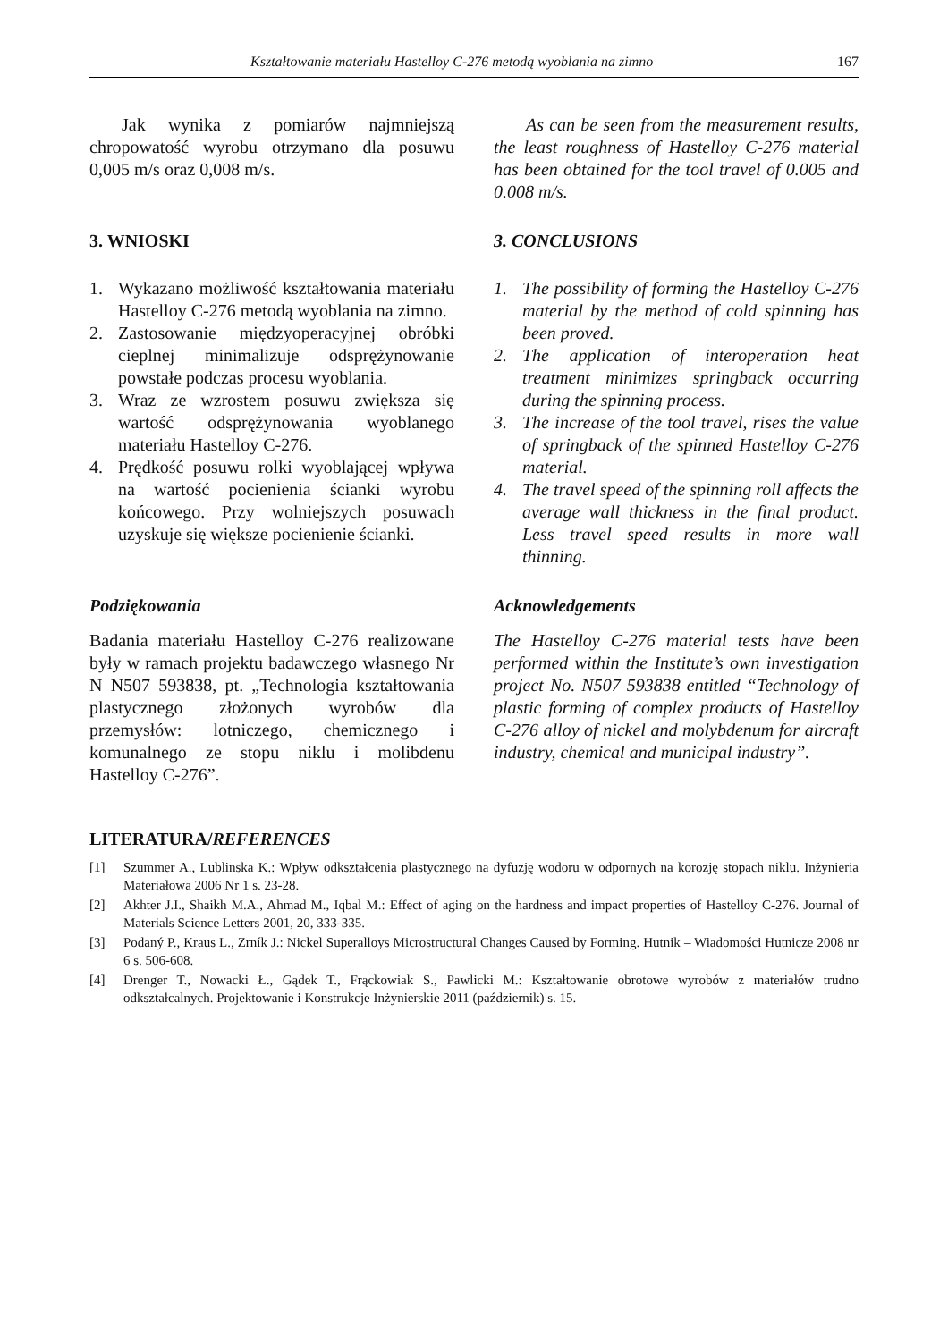Kształtowanie materiału Hastelloy C-276 metodą wyoblania na zimno 167
Jak wynika z pomiarów najmniejszą chropowatość wyrobu otrzymano dla posuwu 0,005 m/s oraz 0,008 m/s.
As can be seen from the measurement results, the least roughness of Hastelloy C-276 material has been obtained for the tool travel of 0.005 and 0.008 m/s.
3. WNIOSKI 3. CONCLUSIONS
1. Wykazano możliwość kształtowania materiału Hastelloy C-276 metodą wyoblania na zimno.
2. Zastosowanie międzyoperacyjnej obróbki cieplnej minimalizuje odsprężynowanie powstałe podczas procesu wyoblania.
3. Wraz ze wzrostem posuwu zwiększa się wartość odsprężynowania wyoblanego materiału Hastelloy C-276.
4. Prędkość posuwu rolki wyoblającej wpływa na wartość pocienienia ścianki wyrobu końcowego. Przy wolniejszych posuwach uzyskuje się większe pocienienie ścianki.
1. The possibility of forming the Hastelloy C-276 material by the method of cold spinning has been proved.
2. The application of interoperation heat treatment minimizes springback occurring during the spinning process.
3. The increase of the tool travel, rises the value of springback of the spinned Hastelloy C-276 material.
4. The travel speed of the spinning roll affects the average wall thickness in the final product. Less travel speed results in more wall thinning.
Podziękowania
Badania materiału Hastelloy C-276 realizowane były w ramach projektu badawczego własnego Nr N N507 593838, pt. „Technologia kształtowania plastycznego złożonych wyrobów dla przemysłów: lotniczego, chemicznego i komunalnego ze stopu niklu i molibdenu Hastelloy C-276”.
Acknowledgements
The Hastelloy C-276 material tests have been performed within the Institute’s own investigation project No. N507 593838 entitled “Technology of plastic forming of complex products of Hastelloy C-276 alloy of nickel and molybdenum for aircraft industry, chemical and municipal industry”.
LITERATURA/REFERENCES
[1] Szummer A., Lublinska K.: Wpływ odkształcenia plastycznego na dyfuzję wodoru w odpornych na korozję stopach niklu. Inżynieria Materiałowa 2006 Nr 1 s. 23-28.
[2] Akhter J.I., Shaikh M.A., Ahmad M., Iqbal M.: Effect of aging on the hardness and impact properties of Hastelloy C-276. Journal of Materials Science Letters 2001, 20, 333-335.
[3] Podaný P., Kraus L., Zrník J.: Nickel Superalloys Microstructural Changes Caused by Forming. Hutnik – Wiadomości Hutnicze 2008 nr 6 s. 506-608.
[4] Drenger T., Nowacki Ł., Gądek T., Frąckowiak S., Pawlicki M.: Kształtowanie obrotowe wyrobów z materiałów trudno odkształcalnych. Projektowanie i Konstrukcje Inżynierskie 2011 (październik) s. 15.